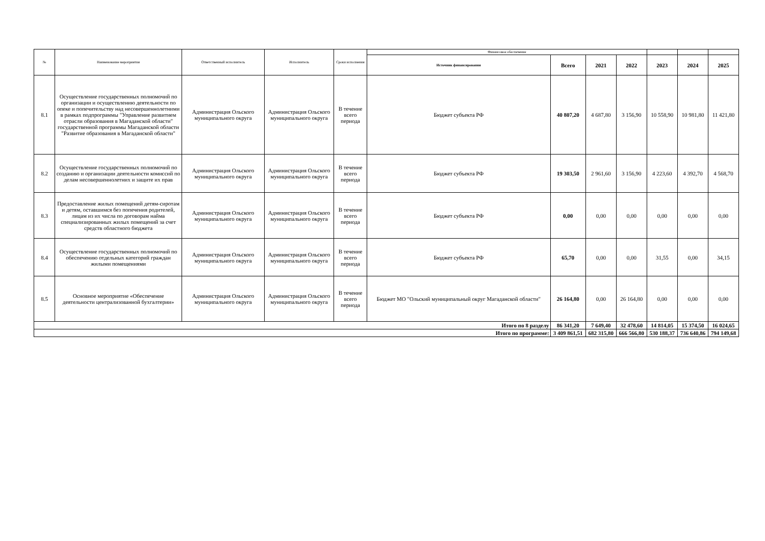| № | Наименование мероприятия | Ответственный исполнитель | Исполнитель | Сроки исполнения | Финансовое обеспечение | | | | | | |
| --- | --- | --- | --- | --- | --- | --- | --- | --- | --- | --- | --- |
| | | | | | Источник финансирования | Всего | 2021 | 2022 | 2023 | 2024 | 2025 |
| 8.1 | Осуществление государственных полномочий по организации и осуществлению деятельности по опеке и попечительству над несовершеннолетними в рамках подпрограммы "Управление развитием отрасли образования в Магаданской области" государственной программы Магаданской области "Развитие образования в Магаданской области" | Администрация Ольского муниципального округа | Администрация Ольского муниципального округа | В течение всего периода | Бюджет субъекта РФ | 40 807,20 | 4 687,80 | 3 156,90 | 10 558,90 | 10 981,80 | 11 421,80 |
| 8.2 | Осуществление государственных полномочий по созданию и организации деятельности комиссий по делам несовершеннолетних и защите их прав | Администрация Ольского муниципального округа | Администрация Ольского муниципального округа | В течение всего периода | Бюджет субъекта РФ | 19 303,50 | 2 961,60 | 3 156,90 | 4 223,60 | 4 392,70 | 4 568,70 |
| 8.3 | Предоставление жилых помещений детям-сиротам и детям, оставшимся без попечения родителей, лицам из их числа по договорам найма специализированных жилых помещений за счет средств областного бюджета | Администрация Ольского муниципального округа | Администрация Ольского муниципального округа | В течение всего периода | Бюджет субъекта РФ | 0,00 | 0,00 | 0,00 | 0,00 | 0,00 | 0,00 |
| 8.4 | Осуществление государственных полномочий по обеспечению отдельных категорий граждан жилыми помещениями | Администрация Ольского муниципального округа | Администрация Ольского муниципального округа | В течение всего периода | Бюджет субъекта РФ | 65,70 | 0,00 | 0,00 | 31,55 | 0,00 | 34,15 |
| 8.5 | Основное мероприятие «Обеспечение деятельности централизованной бухгалтерии» | Администрация Ольского муниципального округа | Администрация Ольского муниципального округа | В течение всего периода | Бюджет МО "Ольский муниципальный округ Магаданской области" | 26 164,80 | 0,00 | 26 164,80 | 0,00 | 0,00 | 0,00 |
| Итого по 8 разделу | | | | | | 86 341,20 | 7 649,40 | 32 478,60 | 14 814,05 | 15 374,50 | 16 024,65 |
| Итого по программе: | | | | | | 3 409 861,51 | 682 315,80 | 666 566,80 | 530 188,37 | 736 640,86 | 794 149,68 |